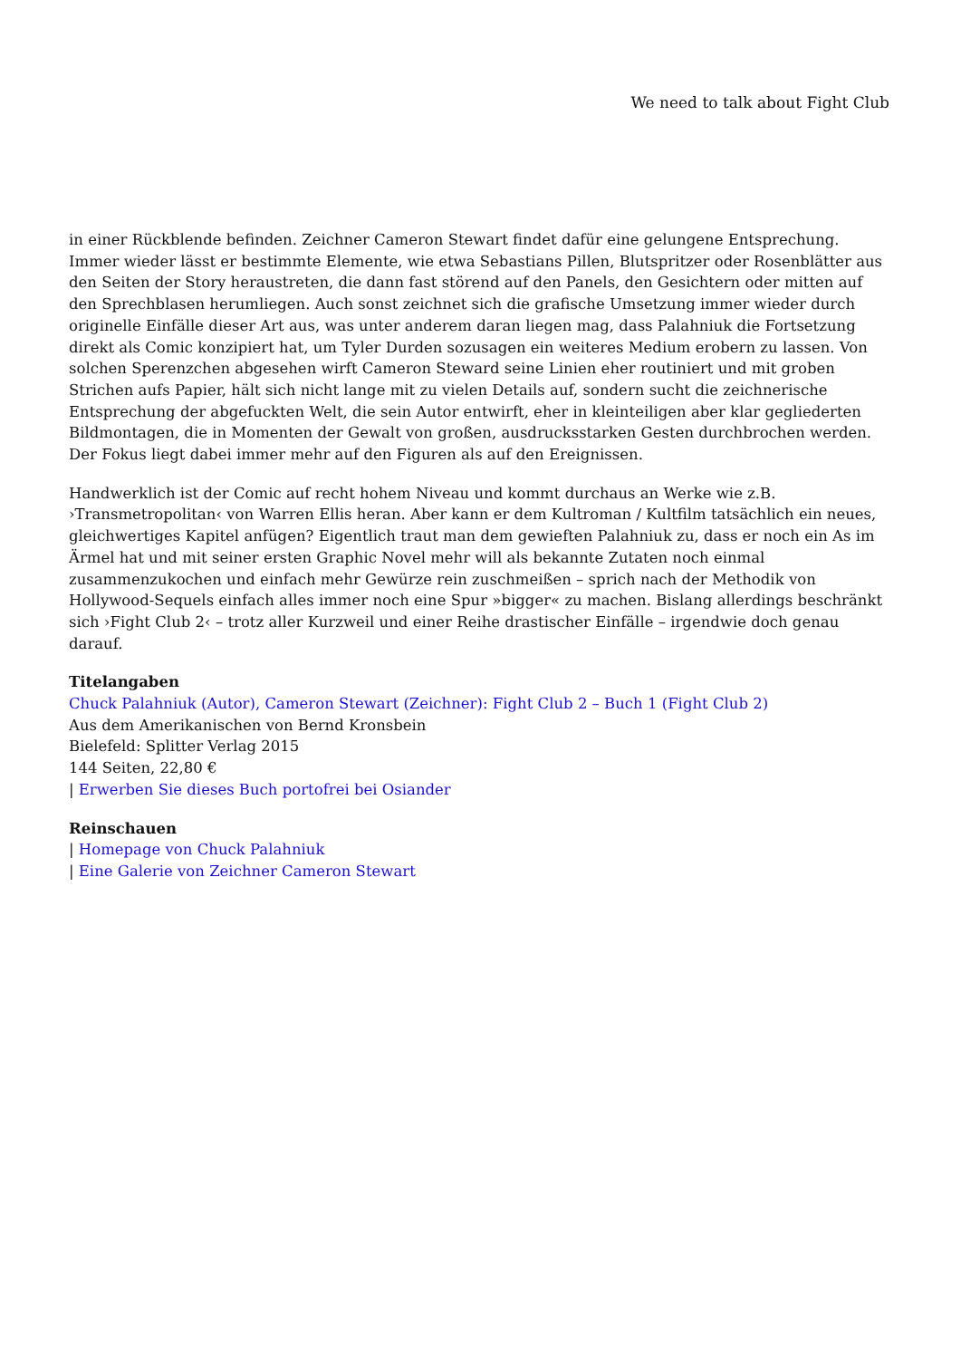We need to talk about Fight Club
in einer Rückblende befinden. Zeichner Cameron Stewart findet dafür eine gelungene Entsprechung. Immer wieder lässt er bestimmte Elemente, wie etwa Sebastians Pillen, Blutspritzer oder Rosenblätter aus den Seiten der Story heraustreten, die dann fast störend auf den Panels, den Gesichtern oder mitten auf den Sprechblasen herumliegen. Auch sonst zeichnet sich die grafische Umsetzung immer wieder durch originelle Einfälle dieser Art aus, was unter anderem daran liegen mag, dass Palahniuk die Fortsetzung direkt als Comic konzipiert hat, um Tyler Durden sozusagen ein weiteres Medium erobern zu lassen. Von solchen Sperenzchen abgesehen wirft Cameron Steward seine Linien eher routiniert und mit groben Strichen aufs Papier, hält sich nicht lange mit zu vielen Details auf, sondern sucht die zeichnerische Entsprechung der abgefuckten Welt, die sein Autor entwirft, eher in kleinteiligen aber klar gegliederten Bildmontagen, die in Momenten der Gewalt von großen, ausdrucksstarken Gesten durchbrochen werden. Der Fokus liegt dabei immer mehr auf den Figuren als auf den Ereignissen.
Handwerklich ist der Comic auf recht hohem Niveau und kommt durchaus an Werke wie z.B. ›Transmetropolitan‹ von Warren Ellis heran. Aber kann er dem Kultroman / Kultfilm tatsächlich ein neues, gleichwertiges Kapitel anfügen? Eigentlich traut man dem gewieften Palahniuk zu, dass er noch ein As im Ärmel hat und mit seiner ersten Graphic Novel mehr will als bekannte Zutaten noch einmal zusammenzukochen und einfach mehr Gewürze rein zuschmeißen – sprich nach der Methodik von Hollywood-Sequels einfach alles immer noch eine Spur »bigger« zu machen. Bislang allerdings beschränkt sich ›Fight Club 2‹ – trotz aller Kurzweil und einer Reihe drastischer Einfälle – irgendwie doch genau darauf.
Titelangaben
Chuck Palahniuk (Autor), Cameron Stewart (Zeichner): Fight Club 2 – Buch 1 (Fight Club 2)
Aus dem Amerikanischen von Bernd Kronsbein
Bielefeld: Splitter Verlag 2015
144 Seiten, 22,80 €
| Erwerben Sie dieses Buch portofrei bei Osiander
Reinschauen
| Homepage von Chuck Palahniuk
| Eine Galerie von Zeichner Cameron Stewart